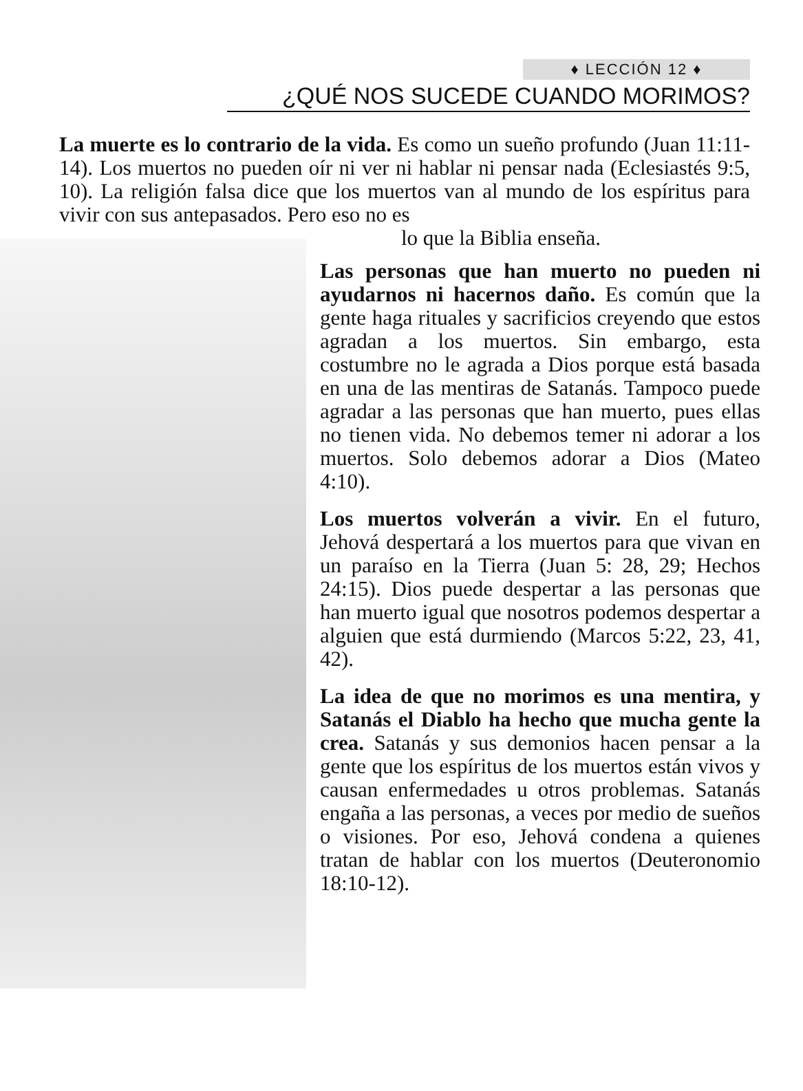♦ LECCIÓN 12 ♦
¿QUÉ NOS SUCEDE CUANDO MORIMOS?
La muerte es lo contrario de la vida. Es como un sueño profundo (Juan 11:11-14). Los muertos no pueden oír ni ver ni hablar ni pensar nada (Eclesiastés 9:5, 10). La religión falsa dice que los muertos van al mundo de los espíritus para vivir con sus antepasados. Pero eso no es
lo que la Biblia enseña.
Las personas que han muerto no pueden ni ayudarnos ni hacernos daño. Es común que la gente haga rituales y sacrificios creyendo que estos agradan a los muertos. Sin embargo, esta costumbre no le agrada a Dios porque está basada en una de las mentiras de Satanás. Tampoco puede agradar a las personas que han muerto, pues ellas no tienen vida. No debemos temer ni adorar a los muertos. Solo debemos adorar a Dios (Mateo 4:10).
Los muertos volverán a vivir. En el futuro, Jehová despertará a los muertos para que vivan en un paraíso en la Tierra (Juan 5: 28, 29; Hechos 24:15). Dios puede despertar a las personas que han muerto igual que nosotros podemos despertar a alguien que está durmiendo (Marcos 5:22, 23, 41, 42).
La idea de que no morimos es una mentira, y Satanás el Diablo ha hecho que mucha gente la crea. Satanás y sus demonios hacen pensar a la gente que los espíritus de los muertos están vivos y causan enfermedades u otros problemas. Satanás engaña a las personas, a veces por medio de sueños o visiones. Por eso, Jehová condena a quienes tratan de hablar con los muertos (Deuteronomio 18:10-12).